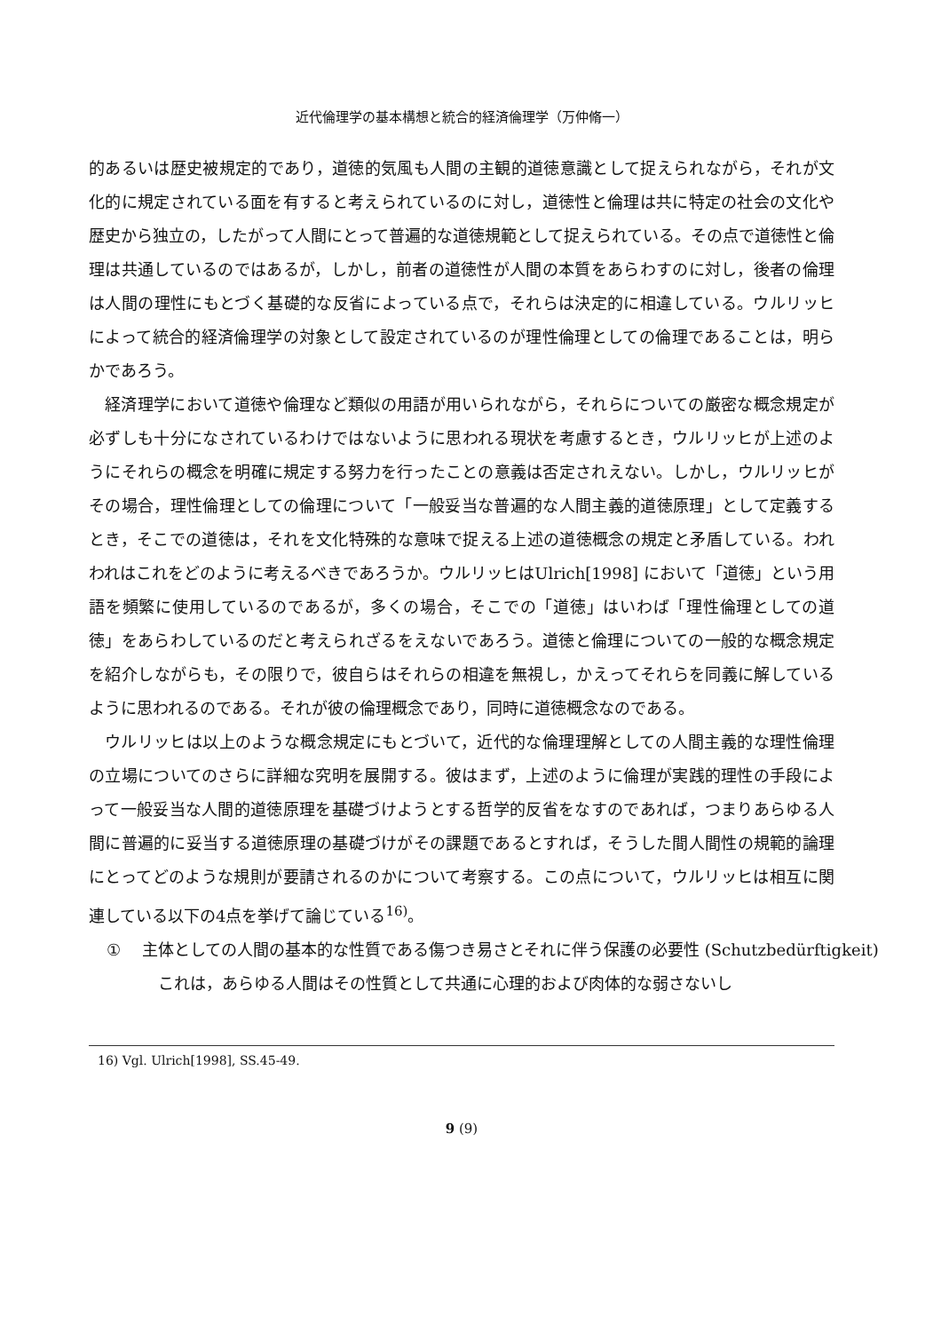近代倫理学の基本構想と統合的経済倫理学（万仲脩一）
的あるいは歴史被規定的であり，道徳的気風も人間の主観的道徳意識として捉えられながら，それが文化的に規定されている面を有すると考えられているのに対し，道徳性と倫理は共に特定の社会の文化や歴史から独立の，したがって人間にとって普遍的な道徳規範として捉えられている。その点で道徳性と倫理は共通しているのではあるが，しかし，前者の道徳性が人間の本質をあらわすのに対し，後者の倫理は人間の理性にもとづく基礎的な反省によっている点で，それらは決定的に相違している。ウルリッヒによって統合的経済倫理学の対象として設定されているのが理性倫理としての倫理であることは，明らかであろう。
経済理学において道徳や倫理など類似の用語が用いられながら，それらについての厳密な概念規定が必ずしも十分になされているわけではないように思われる現状を考慮するとき，ウルリッヒが上述のようにそれらの概念を明確に規定する努力を行ったことの意義は否定されえない。しかし，ウルリッヒがその場合，理性倫理としての倫理について「一般妥当な普遍的な人間主義的道徳原理」として定義するとき，そこでの道徳は，それを文化特殊的な意味で捉える上述の道徳概念の規定と矛盾している。われわれはこれをどのように考えるべきであろうか。ウルリッヒはUlrich[1998] において「道徳」という用語を頻繁に使用しているのであるが，多くの場合，そこでの「道徳」はいわば「理性倫理としての道徳」をあらわしているのだと考えられざるをえないであろう。道徳と倫理についての一般的な概念規定を紹介しながらも，その限りで，彼自らはそれらの相違を無視し，かえってそれらを同義に解しているように思われるのである。それが彼の倫理概念であり，同時に道徳概念なのである。
ウルリッヒは以上のような概念規定にもとづいて，近代的な倫理理解としての人間主義的な理性倫理の立場についてのさらに詳細な究明を展開する。彼はまず，上述のように倫理が実践的理性の手段によって一般妥当な人間的道徳原理を基礎づけようとする哲学的反省をなすのであれば，つまりあらゆる人間に普遍的に妥当する道徳原理の基礎づけがその課題であるとすれば，そうした間人間性の規範的論理にとってどのような規則が要請されるのかについて考察する。この点について，ウルリッヒは相互に関連している以下の4点を挙げて論じている<sup>16)</sup>。
① 主体としての人間の基本的な性質である傷つき易さとそれに伴う保護の必要性 (Schutzbedürftigkeit)
これは，あらゆる人間はその性質として共通に心理的および肉体的な弱さないし
16) Vgl. Ulrich[1998], SS.45-49.
9 (9)